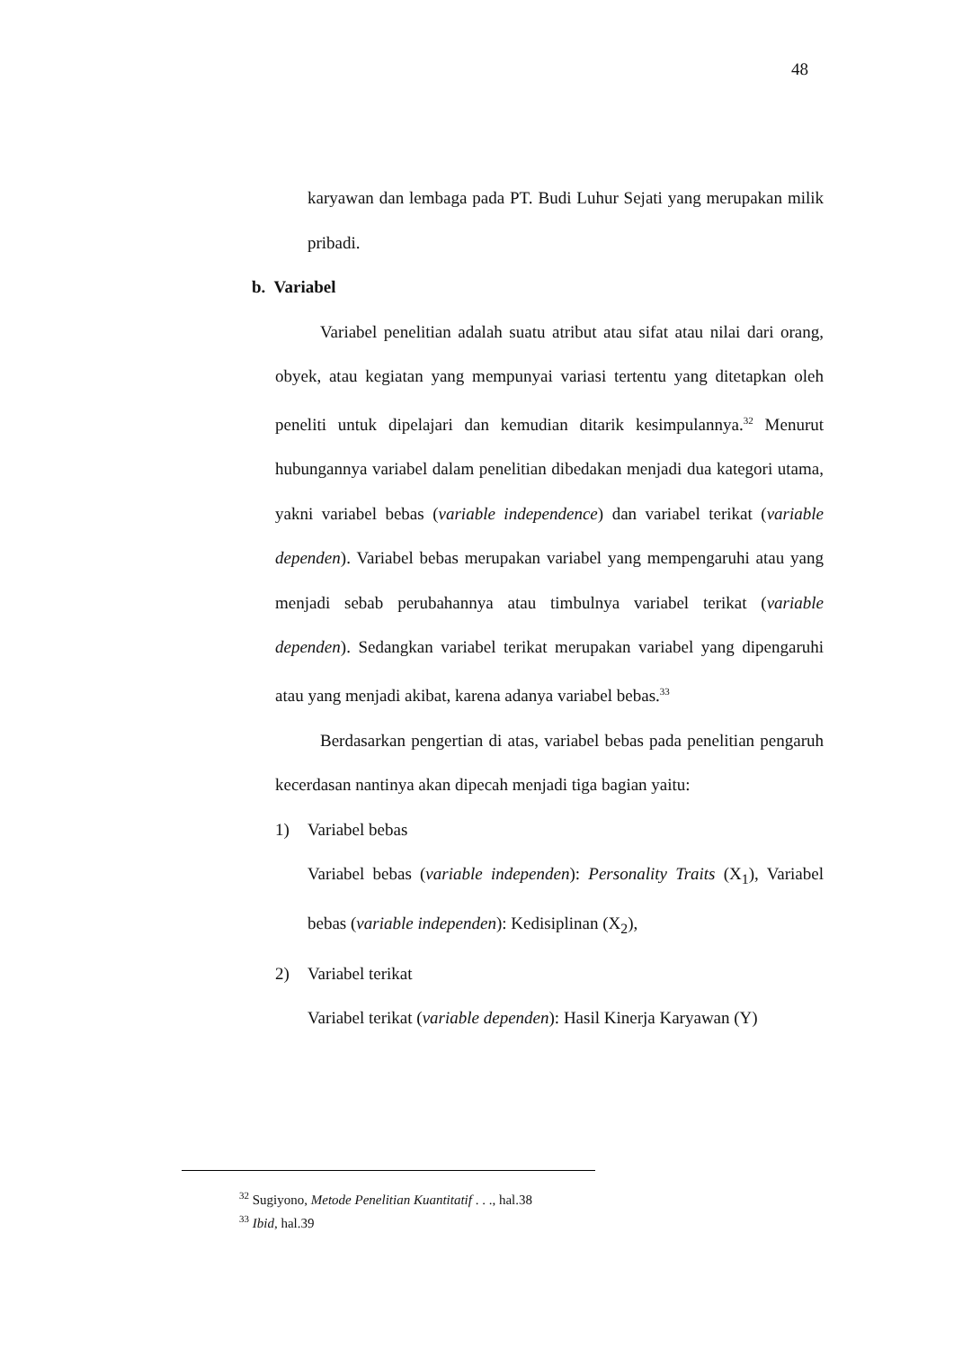48
karyawan dan lembaga pada PT. Budi Luhur Sejati yang merupakan milik pribadi.
b. Variabel
Variabel penelitian adalah suatu atribut atau sifat atau nilai dari orang, obyek, atau kegiatan yang mempunyai variasi tertentu yang ditetapkan oleh peneliti untuk dipelajari dan kemudian ditarik kesimpulannya.<sup>32</sup> Menurut hubungannya variabel dalam penelitian dibedakan menjadi dua kategori utama, yakni variabel bebas (variable independence) dan variabel terikat (variable dependen). Variabel bebas merupakan variabel yang mempengaruhi atau yang menjadi sebab perubahannya atau timbulnya variabel terikat (variable dependen). Sedangkan variabel terikat merupakan variabel yang dipengaruhi atau yang menjadi akibat, karena adanya variabel bebas.<sup>33</sup>
Berdasarkan pengertian di atas, variabel bebas pada penelitian pengaruh kecerdasan nantinya akan dipecah menjadi tiga bagian yaitu:
1) Variabel bebas
Variabel bebas (variable independen): Personality Traits (X<sub>1</sub>), Variabel bebas (variable independen): Kedisiplinan (X<sub>2</sub>),
2) Variabel terikat
Variabel terikat (variable dependen): Hasil Kinerja Karyawan (Y)
<sup>32</sup> Sugiyono, Metode Penelitian Kuantitatif . . ., hal.38
<sup>33</sup> Ibid, hal.39